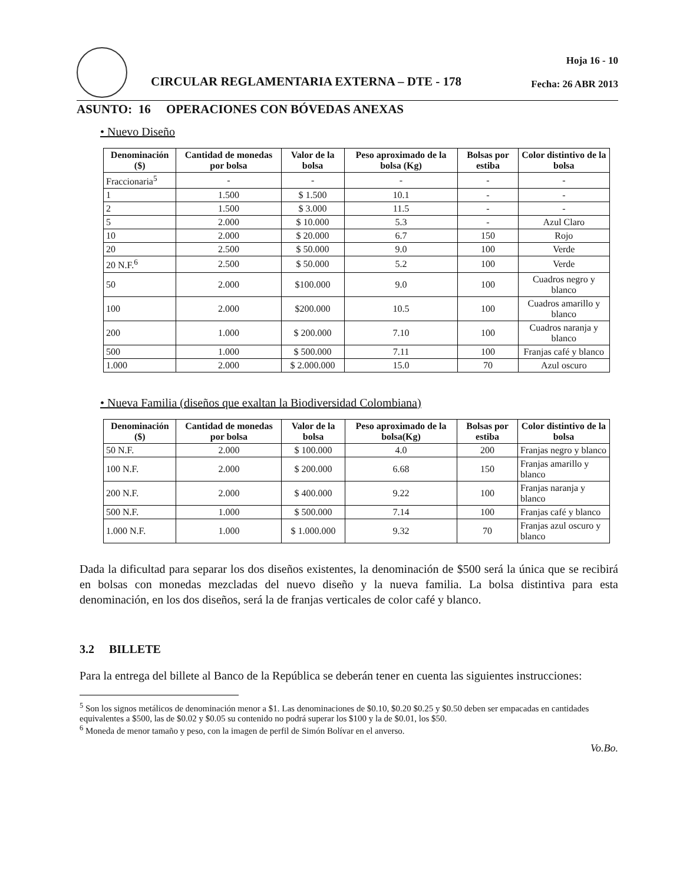CIRCULAR REGLAMENTARIA EXTERNA – DTE - 178
Hoja 16 - 10
Fecha: 26 ABR 2013
ASUNTO: 16 OPERACIONES CON BÓVEDAS ANEXAS
• Nuevo Diseño
| Denominación ($) | Cantidad de monedas por bolsa | Valor de la bolsa | Peso aproximado de la bolsa (Kg) | Bolsas por estiba | Color distintivo de la bolsa |
| --- | --- | --- | --- | --- | --- |
| Fraccionaria<sup>5</sup> | - | - | - | - | - |
| 1 | 1.500 | $ 1.500 | 10.1 | - | - |
| 2 | 1.500 | $ 3.000 | 11.5 | - | - |
| 5 | 2.000 | $ 10.000 | 5.3 | - | Azul Claro |
| 10 | 2.000 | $ 20.000 | 6.7 | 150 | Rojo |
| 20 | 2.500 | $ 50.000 | 9.0 | 100 | Verde |
| 20 N.F.<sup>6</sup> | 2.500 | $ 50.000 | 5.2 | 100 | Verde |
| 50 | 2.000 | $100.000 | 9.0 | 100 | Cuadros negro y blanco |
| 100 | 2.000 | $200.000 | 10.5 | 100 | Cuadros amarillo y blanco |
| 200 | 1.000 | $ 200.000 | 7.10 | 100 | Cuadros naranja y blanco |
| 500 | 1.000 | $ 500.000 | 7.11 | 100 | Franjas café y blanco |
| 1.000 | 2.000 | $ 2.000.000 | 15.0 | 70 | Azul oscuro |
• Nueva Familia (diseños que exaltan la Biodiversidad Colombiana)
| Denominación ($) | Cantidad de monedas por bolsa | Valor de la bolsa | Peso aproximado de la bolsa(Kg) | Bolsas por estiba | Color distintivo de la bolsa |
| --- | --- | --- | --- | --- | --- |
| 50 N.F. | 2.000 | $ 100.000 | 4.0 | 200 | Franjas negro y blanco |
| 100 N.F. | 2.000 | $ 200.000 | 6.68 | 150 | Franjas amarillo y blanco |
| 200 N.F. | 2.000 | $ 400.000 | 9.22 | 100 | Franjas naranja y blanco |
| 500 N.F. | 1.000 | $ 500.000 | 7.14 | 100 | Franjas café y blanco |
| 1.000 N.F. | 1.000 | $ 1.000.000 | 9.32 | 70 | Franjas azul oscuro y blanco |
Dada la dificultad para separar los dos diseños existentes, la denominación de $500 será la única que se recibirá en bolsas con monedas mezcladas del nuevo diseño y la nueva familia. La bolsa distintiva para esta denominación, en los dos diseños, será la de franjas verticales de color café y blanco.
3.2 BILLETE
Para la entrega del billete al Banco de la República se deberán tener en cuenta las siguientes instrucciones:
<sup>5</sup> Son los signos metálicos de denominación menor a $1. Las denominaciones de $0.10, $0.20 $0.25 y $0.50 deben ser empacadas en cantidades equivalentes a $500, las de $0.02 y $0.05 su contenido no podrá superar los $100 y la de $0.01, los $50.
<sup>6</sup> Moneda de menor tamaño y peso, con la imagen de perfil de Simón Bolívar en el anverso.
Vo.Bo.